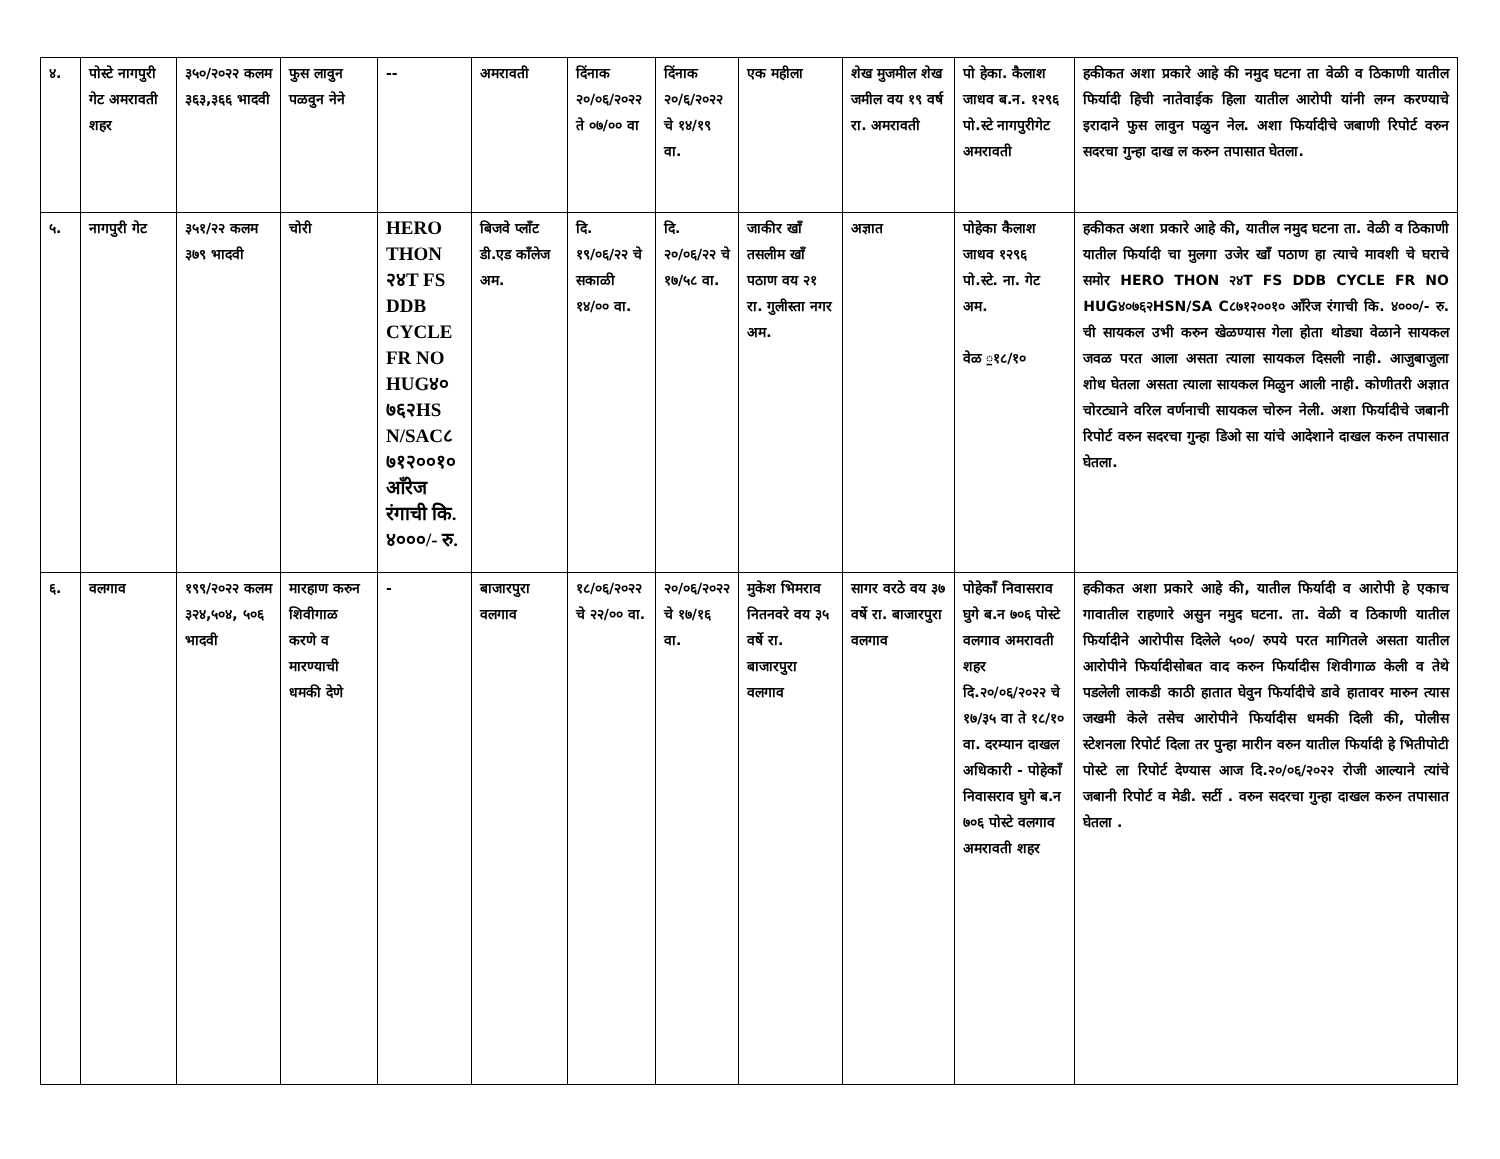| ४. | पोस्टे नागपुरी गेट अमरावती शहर | ३५०/२०२२ कलम ३६३,३६६ भादवी | फुस लावुन पळवुन नेने | -- | अमरावती | दिंनाक २०/०६/२०२२ ते ०७/०० वा | दिंनाक २०/६/२०२२ चे १४/१९ वा. | एक महीला | शेख मुजमील शेख जमील वय १९ वर्ष रा. अमरावती | पो हेका. कैलाश जाधव ब.न. १२९६ पो.स्टे नागपुरीगेट अमरावती | हकीकत अशा प्रकारे आहे की नमुद घटना ता वेळी व ठिकाणी यातील फिर्यादी हिची नातेवाईक हिला यातील आरोपी यांनी लग्न करण्याचे इरादाने फुस लावुन पळुन नेल. अशा फिर्यादीचे जबाणी रिपोर्ट वरुन सदरचा गुन्हा दाख ल करुन तपासात घेतला. |
| ५. | नागपुरी गेट | ३५१/२२ कलम ३७९ भादवी | चोरी | HERO THON २४T FS DDB CYCLE FR NO HUG४० ७६२HS N/SAC८ ७१२००१० आँरेज रंगाची कि. ४०००/- रु. | बिजवे प्लाँट डी.एड काँलेज अम. | दि. १९/०६/२२ चे सकाळी १४/०० वा. | दि. २०/०६/२२ चे १७/५८ वा. | जाकीर खाँ तसलीम खाँ पठाण वय २१ रा. गुलीस्ता नगर अम. | अज्ञात | पोहेका कैलाश जाधव १२९६ पो.स्टे. ना. गेट अम. वेळ ॒१८/१० | हकीकत अशा प्रकारे आहे की, यातील नमुद घटना ता. वेळी व ठिकाणी यातील फिर्यादी चा मुलगा उजेर खाँ पठाण हा त्याचे मावशी चे घराचे समोर HERO THON २४T FS DDB CYCLE FR NO HUG४०७६२HSN/SA C८७१२००१० आँरेज रंगाची कि. ४०००/- रु. ची सायकल उभी करुन खेळण्यास गेला होता थोड्या वेळाने सायकल जवळ परत आला असता त्याला सायकल दिसली नाही. आजुबाजुला शोध घेतला असता त्याला सायकल मिळुन आली नाही. कोणीतरी अज्ञात चोरट्याने वरिल वर्णनाची सायकल चोरुन नेली. अशा फिर्यादीचे जबानी रिपोर्ट वरुन सदरचा गुन्हा डिओ सा यांचे आदेशाने दाखल करुन तपासात घेतला. |
| ६. | वलगाव | १९९/२०२२ कलम ३२४,५०४, ५०६ भादवी | मारहाण करुन शिवीगाळ करणे व मारण्याची धमकी देणे | - | बाजारपुरा वलगाव | १८/०६/२०२२ चे २२/०० वा. | २०/०६/२०२२ चे १७/१६ वा. | मुकेश भिमराव नितनवरे वय ३५ वर्षे रा. बाजारपुरा वलगाव | सागर वरठे वय ३७ वर्षे रा. बाजारपुरा वलगाव | पोहेकाँ निवासराव घुगे ब.न ७०६ पोस्टे वलगाव अमरावती शहर दि.२०/०६/२०२२ चे १७/३५ वा ते १८/१० वा. दरम्यान दाखल अधिकारी - पोहेकाँ निवासराव घुगे ब.न ७०६ पोस्टे वलगाव अमरावती शहर | हकीकत अशा प्रकारे आहे की, यातील फिर्यादी व आरोपी हे एकाच गावातील राहणारे असुन नमुद घटना. ता. वेळी व ठिकाणी यातील फिर्यादीने आरोपीस दिलेले ५००/ रुपये परत मागितले असता यातील आरोपीने फिर्यादीसोबत वाद करुन फिर्यादीस शिवीगाळ केली व तेथे पडलेली लाकडी काठी हातात घेवुन फिर्यादीचे डावे हातावर मारुन त्यास जखमी केले तसेच आरोपीने फिर्यादीस धमकी दिली की, पोलीस स्टेशनला रिपोर्ट दिला तर पुन्हा मारीन वरुन यातील फिर्यादी हे भितीपोटी पोस्टे ला रिपोर्ट देण्यास आज दि.२०/०६/२०२२ रोजी आल्याने त्यांचे जबानी रिपोर्ट व मेडी. सर्टी . वरुन सदरचा गुन्हा दाखल करुन तपासात घेतला . |